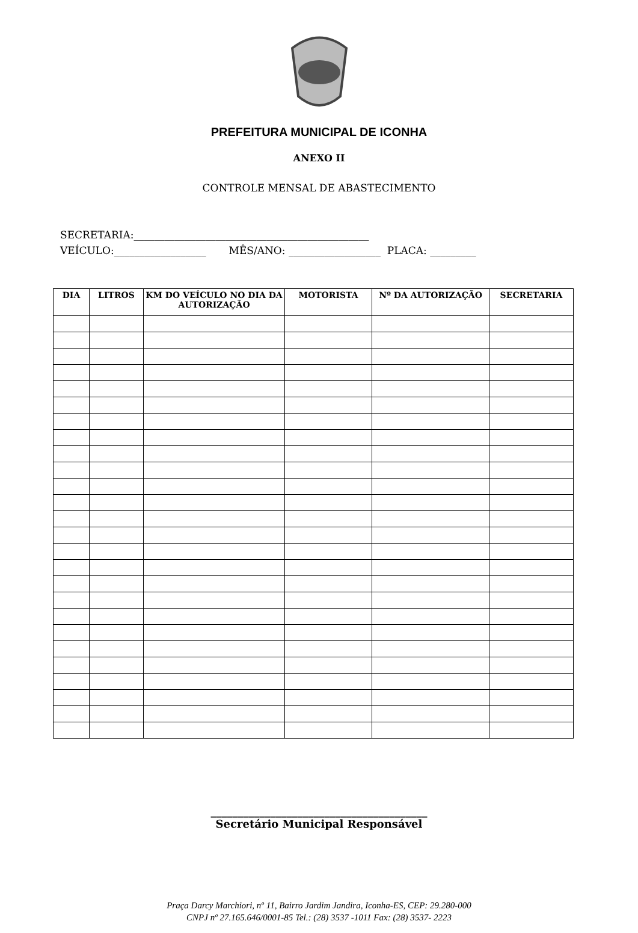PREFEITURA MUNICIPAL DE ICONHA
ANEXO II
CONTROLE MENSAL DE ABASTECIMENTO
SECRETARIA:______________________________________________
VEÍCULO:__________________ MÊS/ANO: __________________ PLACA: _________
| DIA | LITROS | KM DO VEÍCULO NO DIA DA AUTORIZAÇÃO | MOTORISTA | Nº DA AUTORIZAÇÃO | SECRETARIA |
| --- | --- | --- | --- | --- | --- |
________________________________________
Secretário Municipal Responsável
Praça Darcy Marchiori, nº 11, Bairro Jardim Jandira, Iconha-ES, CEP: 29.280-000
CNPJ nº 27.165.646/0001-85 Tel.: (28) 3537 -1011 Fax: (28) 3537- 2223